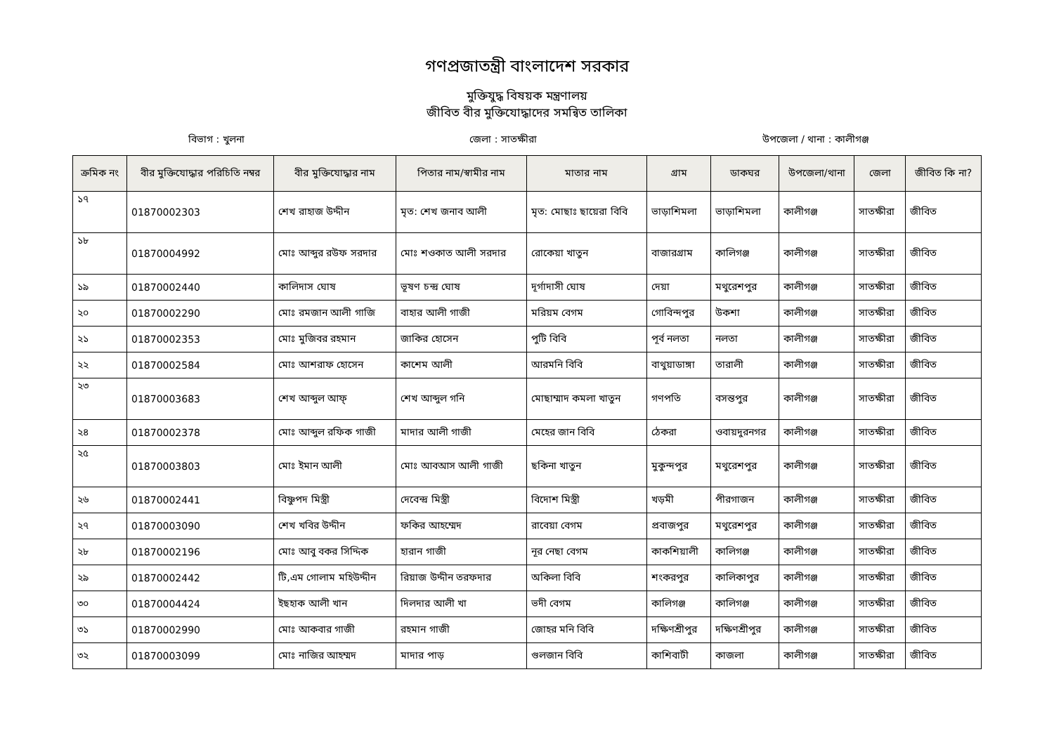গণপ্রজাতন্ত্রী বাংলাদেশ সরকার
মুক্তিযুদ্ধ বিষয়ক মন্ত্রণালয়
জীবিত বীর মুক্তিযোদ্ধাদের সমন্বিত তালিকা
বিভাগ : খুলনা জেলা : সাতক্ষীরা উপজেলা / থানা : কালীগঞ্জ
| ক্রমিক নং | বীর মুক্তিযোদ্ধার পরিচিতি নম্বর | বীর মুক্তিযোদ্ধার নাম | পিতার নাম/স্বামীর নাম | মাতার নাম | গ্রাম | ডাকঘর | উপজেলা/থানা | জেলা | জীবিত কি না? |
| --- | --- | --- | --- | --- | --- | --- | --- | --- | --- |
| ১৭ | 01870002303 | শেখ রাহাজ উদ্দীন | মৃত: শেখ জনাব আলী | মৃত: মোছাঃ ছায়েরা বিবি | ভাড়াশিমলা | ভাড়াশিমলা | কালীগঞ্জ | সাতক্ষীরা | জীবিত |
| ১৮ | 01870004992 | মোঃ আব্দুর রউফ সরদার | মোঃ শওকাত আলী সরদার | রোকেয়া খাতুন | বাজারগ্রাম | কালিগঞ্জ | কালীগঞ্জ | সাতক্ষীরা | জীবিত |
| ১৯ | 01870002440 | কালিদাস ঘোষ | ভূষণ চন্দ্র ঘোষ | দূর্গাদাসী ঘোষ | দেয়া | মথুরেশপুর | কালীগঞ্জ | সাতক্ষীরা | জীবিত |
| ২০ | 01870002290 | মোঃ রমজান আলী গাজি | বাহার আলী গাজী | মরিয়ম বেগম | গোবিন্দপুর | উকশা | কালীগঞ্জ | সাতক্ষীরা | জীবিত |
| ২১ | 01870002353 | মোঃ মুজিবর রহমান | জাকির হোসেন | পুটি বিবি | পূর্ব নলতা | নলতা | কালীগঞ্জ | সাতক্ষীরা | জীবিত |
| ২২ | 01870002584 | মোঃ আশরাফ হোসেন | কাশেম আলী | আরমনি বিবি | বাথুয়াডাঙ্গা | তারালী | কালীগঞ্জ | সাতক্ষীরা | জীবিত |
| ২৩ | 01870003683 | শেখ আব্দুল আফ্ | শেখ আব্দুল গনি | মোছাম্মাদ কমলা খাতুন | গণপতি | বসন্তপুর | কালীগঞ্জ | সাতক্ষীরা | জীবিত |
| ২৪ | 01870002378 | মোঃ আব্দুল রফিক গাজী | মাদার আলী গাজী | মেহের জান বিবি | ঠেকরা | ওবায়দুরনগর | কালীগঞ্জ | সাতক্ষীরা | জীবিত |
| ২৫ | 01870003803 | মোঃ ইমান আলী | মোঃ আবআস আলী গাজী | ছকিনা খাতুন | মুকুন্দপুর | মথুরেশপুর | কালীগঞ্জ | সাতক্ষীরা | জীবিত |
| ২৬ | 01870002441 | বিষ্ণুপদ মিস্ত্রী | দেবেন্দ্র মিস্ত্রী | বিদোশ মিস্ত্রী | খড়মী | পীরগাজন | কালীগঞ্জ | সাতক্ষীরা | জীবিত |
| ২৭ | 01870003090 | শেখ খবির উদ্দীন | ফকির আহম্মেদ | রাবেয়া বেগম | প্রবাজপুর | মথুরেশপুর | কালীগঞ্জ | সাতক্ষীরা | জীবিত |
| ২৮ | 01870002196 | মোঃ আবু বকর সিদ্দিক | হারান গাজী | নূর নেছা বেগম | কাকশিয়ালী | কালিগঞ্জ | কালীগঞ্জ | সাতক্ষীরা | জীবিত |
| ২৯ | 01870002442 | টি,এম গোলাম মহিউদ্দীন | রিয়াজ উদ্দীন তরফদার | অকিলা বিবি | শংকরপুর | কালিকাপুর | কালীগঞ্জ | সাতক্ষীরা | জীবিত |
| ৩০ | 01870004424 | ইছহাক আলী খান | দিলদার আলী খা | ভদী বেগম | কালিগঞ্জ | কালিগঞ্জ | কালীগঞ্জ | সাতক্ষীরা | জীবিত |
| ৩১ | 01870002990 | মোঃ আকবার গাজী | রহমান গাজী | জোহর মনি বিবি | দক্ষিণশ্রীপুর | দক্ষিণশ্রীপুর | কালীগঞ্জ | সাতক্ষীরা | জীবিত |
| ৩২ | 01870003099 | মোঃ নাজির আহম্মদ | মাদার পাড় | গুলজান বিবি | কাশিবাটী | কাজলা | কালীগঞ্জ | সাতক্ষীরা | জীবিত |